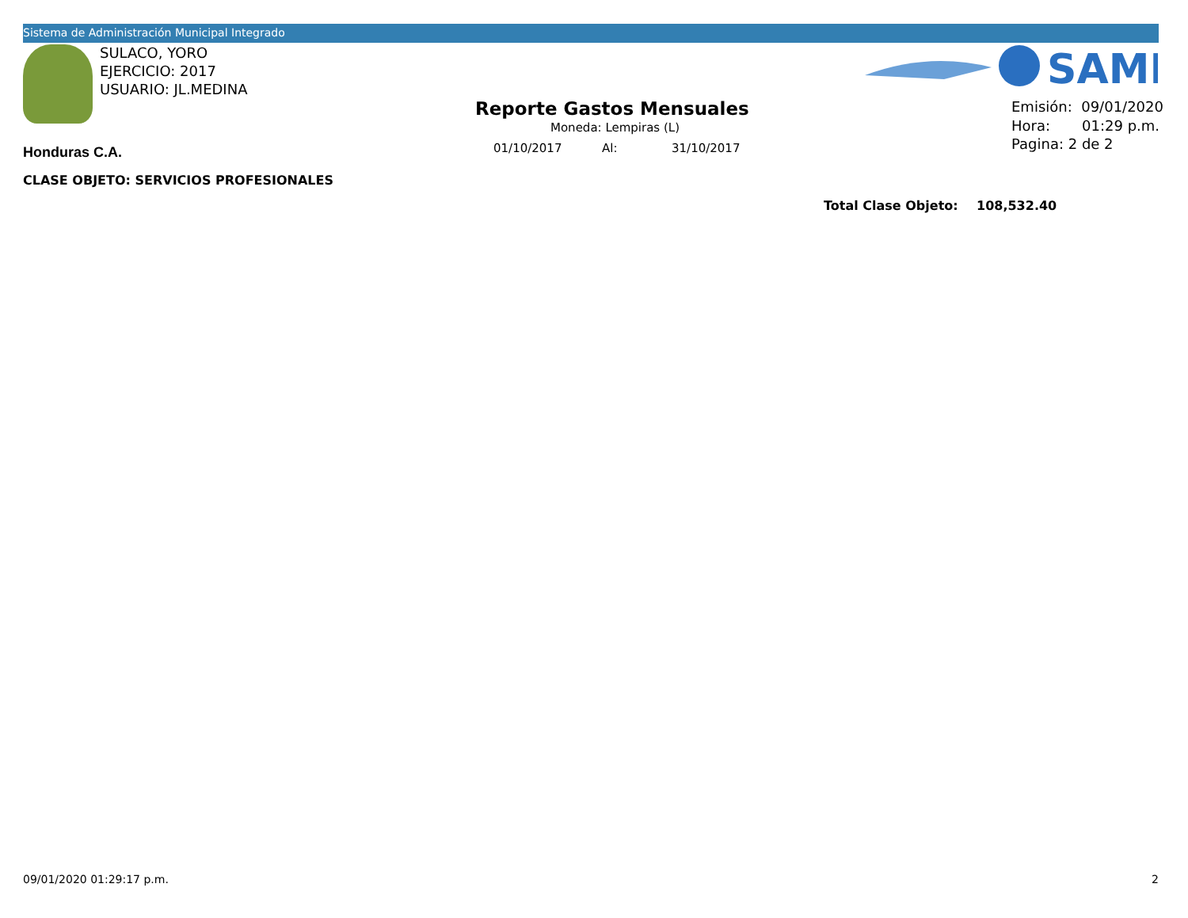Sistema de Administración Municipal Integrado
SAMI
SULACO, YORO
EJERCICIO: 2017
USUARIO: JL.MEDINA
Reporte Gastos Mensuales
Moneda: Lempiras (L)
01/10/2017 Al: 31/10/2017
Emisión: 09/01/2020
Hora: 01:29 p.m.
Pagina: 2 de 2
Honduras C.A.
CLASE OBJETO: SERVICIOS PROFESIONALES
Total Clase Objeto: 108,532.40
09/01/2020 01:29:17 p.m. 2